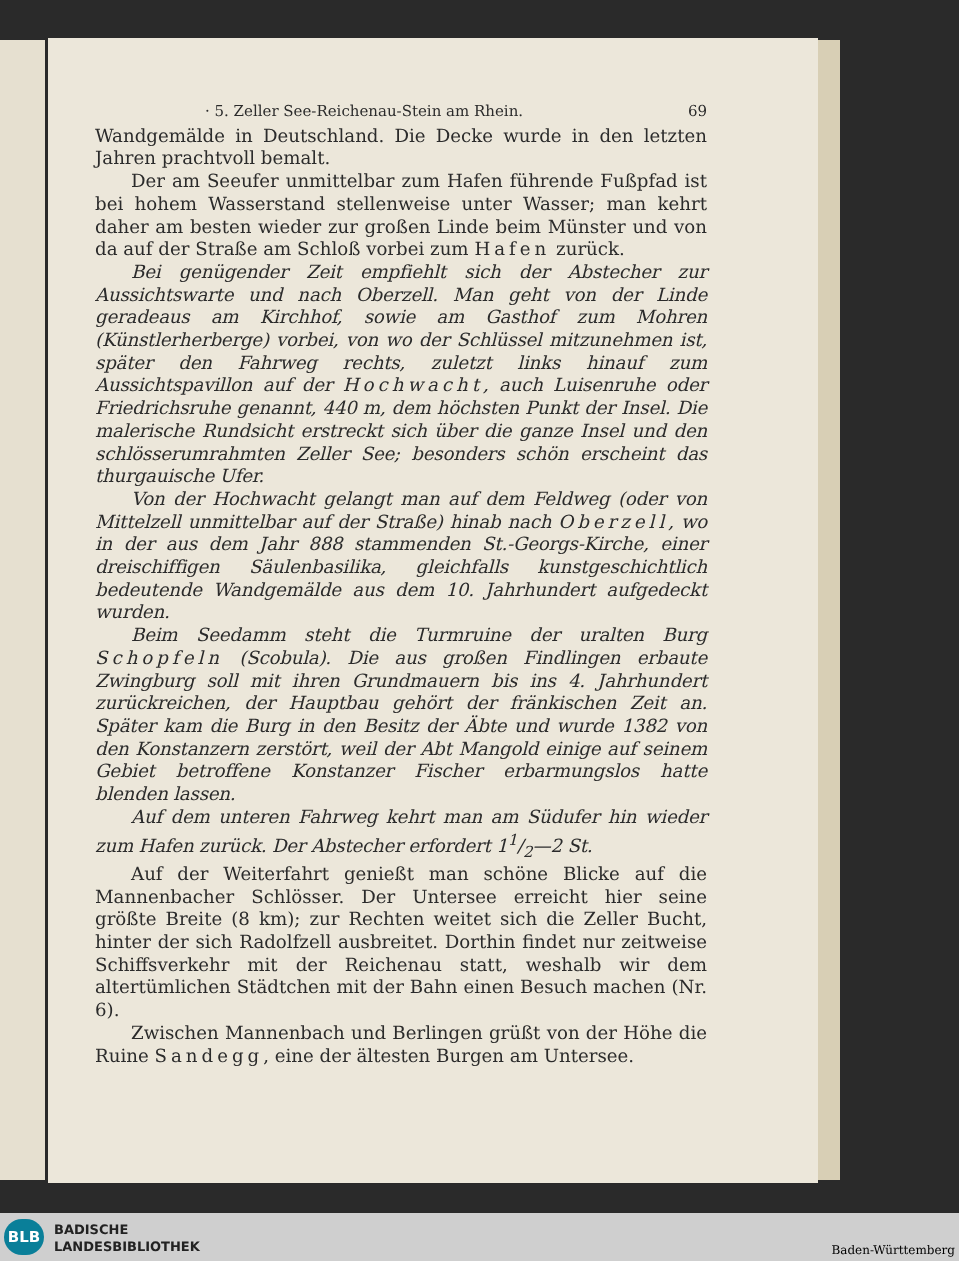· 5. Zeller See-Reichenau-Stein am Rhein. 69
Wandgemälde in Deutschland. Die Decke wurde in den letzten Jahren prachtvoll bemalt.
Der am Seeufer unmittelbar zum Hafen führende Fußpfad ist bei hohem Wasserstand stellenweise unter Wasser; man kehrt daher am besten wieder zur großen Linde beim Münster und von da auf der Straße am Schloß vorbei zum Hafen zurück.
Bei genügender Zeit empfiehlt sich der Abstecher zur Aussichtswarte und nach Oberzell. Man geht von der Linde geradeaus am Kirchhof, sowie am Gasthof zum Mohren (Künstlerherberge) vorbei, von wo der Schlüssel mitzunehmen ist, später den Fahrweg rechts, zuletzt links hinauf zum Aussichtspavillon auf der Hochwacht, auch Luisenruhe oder Friedrichsruhe genannt, 440 m, dem höchsten Punkt der Insel. Die malerische Rundsicht erstreckt sich über die ganze Insel und den schlösserumrahmten Zeller See; besonders schön erscheint das thurgauische Ufer.
Von der Hochwacht gelangt man auf dem Feldweg (oder von Mittelzell unmittelbar auf der Straße) hinab nach Oberzell, wo in der aus dem Jahr 888 stammenden St.-Georgs-Kirche, einer dreischiffigen Säulenbasilika, gleichfalls kunstgeschichtlich bedeutende Wandgemälde aus dem 10. Jahrhundert aufgedeckt wurden.
Beim Seedamm steht die Turmruine der uralten Burg Schopfeln (Scobula). Die aus großen Findlingen erbaute Zwingburg soll mit ihren Grundmauern bis ins 4. Jahrhundert zurückreichen, der Hauptbau gehört der fränkischen Zeit an. Später kam die Burg in den Besitz der Äbte und wurde 1382 von den Konstanzern zerstört, weil der Abt Mangold einige auf seinem Gebiet betroffene Konstanzer Fischer erbarmungslos hatte blenden lassen.
Auf dem unteren Fahrweg kehrt man am Südufer hin wieder zum Hafen zurück. Der Abstecher erfordert 11/2—2 St.
Auf der Weiterfahrt genießt man schöne Blicke auf die Mannenbacher Schlösser. Der Untersee erreicht hier seine größte Breite (8 km); zur Rechten weitet sich die Zeller Bucht, hinter der sich Radolfzell ausbreitet. Dorthin findet nur zeitweise Schiffsverkehr mit der Reichenau statt, weshalb wir dem altertümlichen Städtchen mit der Bahn einen Besuch machen (Nr. 6).
Zwischen Mannenbach und Berlingen grüßt von der Höhe die Ruine Sandegg, eine der ältesten Burgen am Untersee.
BLB
BADISCHE
LANDESBIBLIOTHEK
Baden-Württemberg